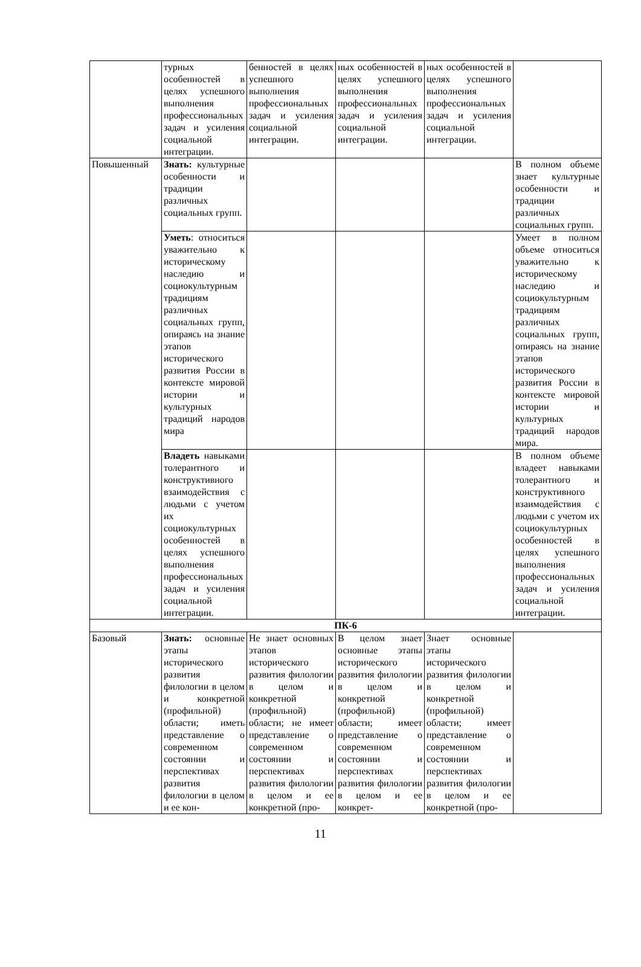| | турных особенностей в целях успешного выполнения профессиональных задач и усиления социальной интеграции. | бенностей в целях успешного выполнения профессиональных задач и усиления социальной интеграции. | ных особенностей в целях успешного выполнения профессиональных задач и усиления социальной интеграции. | ных особенностей в целях успешного выполнения профессиональных задач и усиления социальной интеграции. | |
| Повышенный | Знать: культурные особенности и традиции различных социальных групп. | | | | В полном объеме знает культурные особенности и традиции различных социальных групп. |
| | Уметь : относиться уважительно к историческому наследию и социокультурным традициям различных социальных групп, опираясь на знание этапов исторического развития России в контексте мировой истории и культурных традиций народов мира | | | | Умеет в полном объеме относиться уважительно к историческому наследию и социокультурным традициям различных социальных групп, опираясь на знание этапов исторического развития России в контексте мировой истории и культурных традиций народов мира. |
| | Владеть навыками толерантного и конструктивного взаимодействия с людьми с учетом их социокультурных особенностей в целях успешного выполнения профессиональных задач и усиления социальной интеграции. | | | | В полном объеме владеет навыками толерантного и конструктивного взаимодействия с людьми с учетом их социокультурных особенностей в целях успешного выполнения профессиональных задач и усиления социальной интеграции. |
| ПК-6 | | | | | |
| Базовый | Знать: основные этапы исторического развития филологии в целом и конкретной (профильной) области; иметь представление о современном состоянии и перспективах развития филологии в целом и ее кон- | Не знает основных этапов исторического развития филологии в целом и конкретной (профильной) области; не имеет представление о современном состоянии и перспективах развития филологии в целом и ее конкретной (про- | В целом знает основные этапы исторического развития филологии в целом и конкретной (профильной) области; имеет представление о современном состоянии и перспективах развития филологии в целом и ее конкрет- | Знает основные этапы исторического развития филологии в целом и конкретной (профильной) области; имеет представление о современном состоянии и перспективах развития филологии в целом и ее конкретной (про- | |
11